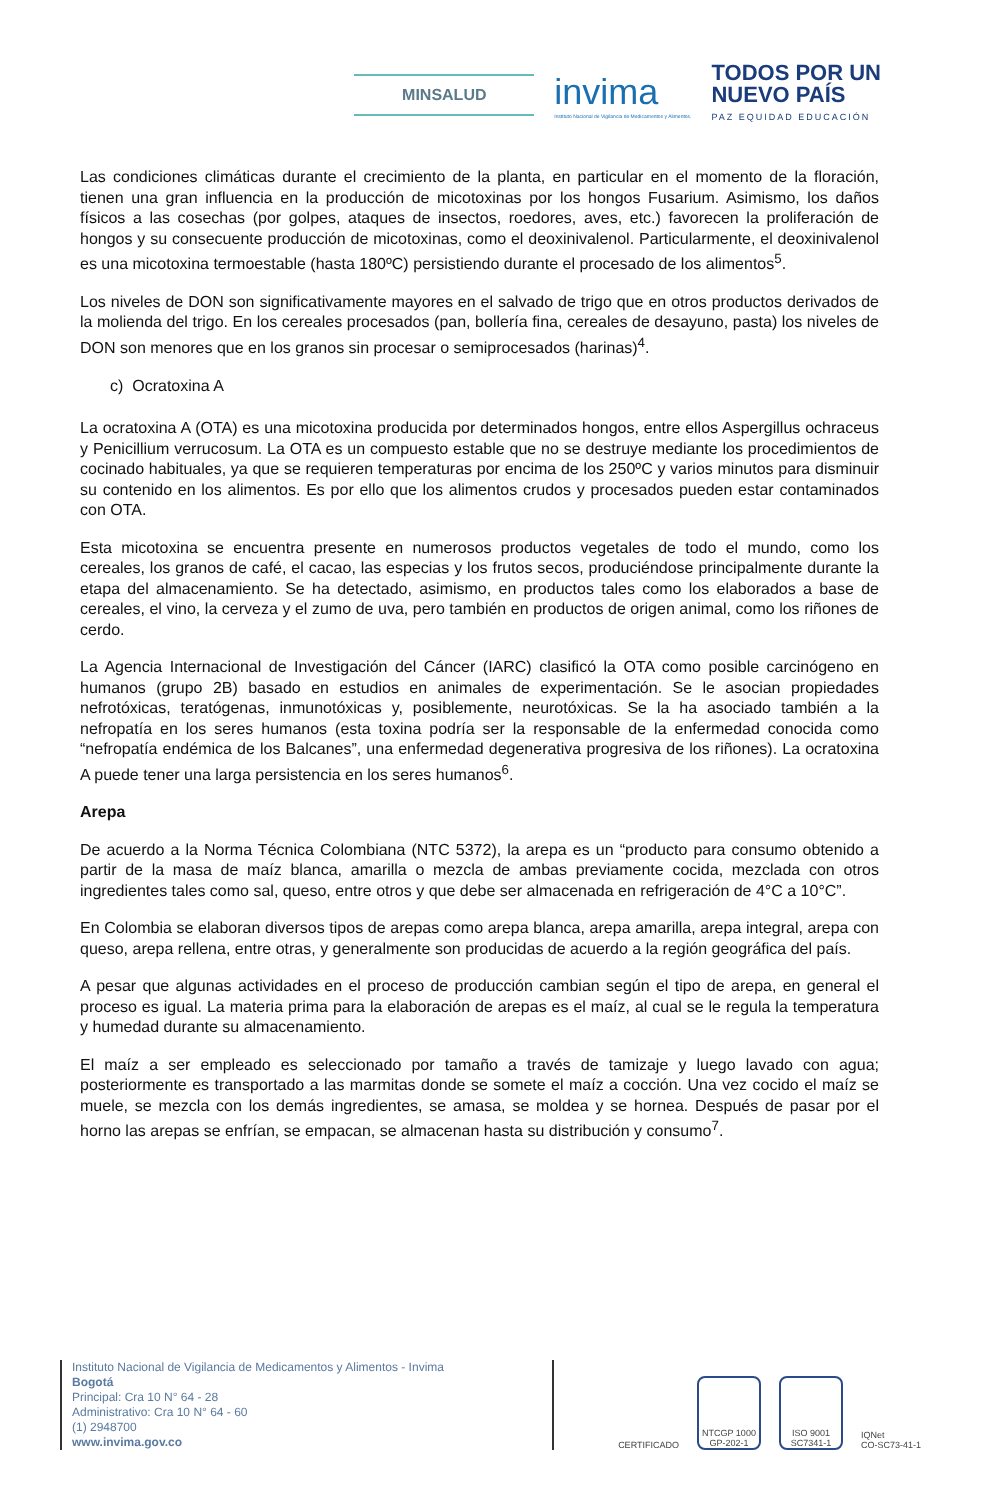MINSALUD
invima
Instituto Nacional de Vigilancia de Medicamentos y Alimentos.
TODOS POR UN
NUEVO PAÍS
PAZ EQUIDAD EDUCACIÓN
Las condiciones climáticas durante el crecimiento de la planta, en particular en el momento de la floración, tienen una gran influencia en la producción de micotoxinas por los hongos Fusarium. Asimismo, los daños físicos a las cosechas (por golpes, ataques de insectos, roedores, aves, etc.) favorecen la proliferación de hongos y su consecuente producción de micotoxinas, como el deoxinivalenol. Particularmente, el deoxinivalenol es una micotoxina termoestable (hasta 180ºC) persistiendo durante el procesado de los alimentos<sup>5</sup>.
Los niveles de DON son significativamente mayores en el salvado de trigo que en otros productos derivados de la molienda del trigo. En los cereales procesados (pan, bollería fina, cereales de desayuno, pasta) los niveles de DON son menores que en los granos sin procesar o semiprocesados (harinas)<sup>4</sup>.
c) Ocratoxina A
La ocratoxina A (OTA) es una micotoxina producida por determinados hongos, entre ellos Aspergillus ochraceus y Penicillium verrucosum. La OTA es un compuesto estable que no se destruye mediante los procedimientos de cocinado habituales, ya que se requieren temperaturas por encima de los 250ºC y varios minutos para disminuir su contenido en los alimentos. Es por ello que los alimentos crudos y procesados pueden estar contaminados con OTA.
Esta micotoxina se encuentra presente en numerosos productos vegetales de todo el mundo, como los cereales, los granos de café, el cacao, las especias y los frutos secos, produciéndose principalmente durante la etapa del almacenamiento. Se ha detectado, asimismo, en productos tales como los elaborados a base de cereales, el vino, la cerveza y el zumo de uva, pero también en productos de origen animal, como los riñones de cerdo.
La Agencia Internacional de Investigación del Cáncer (IARC) clasificó la OTA como posible carcinógeno en humanos (grupo 2B) basado en estudios en animales de experimentación. Se le asocian propiedades nefrotóxicas, teratógenas, inmunotóxicas y, posiblemente, neurotóxicas. Se la ha asociado también a la nefropatía en los seres humanos (esta toxina podría ser la responsable de la enfermedad conocida como “nefropatía endémica de los Balcanes”, una enfermedad degenerativa progresiva de los riñones). La ocratoxina A puede tener una larga persistencia en los seres humanos<sup>6</sup>.
Arepa
De acuerdo a la Norma Técnica Colombiana (NTC 5372), la arepa es un “producto para consumo obtenido a partir de la masa de maíz blanca, amarilla o mezcla de ambas previamente cocida, mezclada con otros ingredientes tales como sal, queso, entre otros y que debe ser almacenada en refrigeración de 4°C a 10°C”.
En Colombia se elaboran diversos tipos de arepas como arepa blanca, arepa amarilla, arepa integral, arepa con queso, arepa rellena, entre otras, y generalmente son producidas de acuerdo a la región geográfica del país.
A pesar que algunas actividades en el proceso de producción cambian según el tipo de arepa, en general el proceso es igual. La materia prima para la elaboración de arepas es el maíz, al cual se le regula la temperatura y humedad durante su almacenamiento.
El maíz a ser empleado es seleccionado por tamaño a través de tamizaje y luego lavado con agua; posteriormente es transportado a las marmitas donde se somete el maíz a cocción. Una vez cocido el maíz se muele, se mezcla con los demás ingredientes, se amasa, se moldea y se hornea. Después de pasar por el horno las arepas se enfrían, se empacan, se almacenan hasta su distribución y consumo<sup>7</sup>.
Instituto Nacional de Vigilancia de Medicamentos y Alimentos - Invima
Bogotá
Principal: Cra 10 N° 64 - 28
Administrativo: Cra 10 N° 64 - 60
(1) 2948700
www.invima.gov.co
CERTIFICADO
NTCGP 1000
GP-202-1
ISO 9001
SC7341-1
IQNet
CO-SC73-41-1